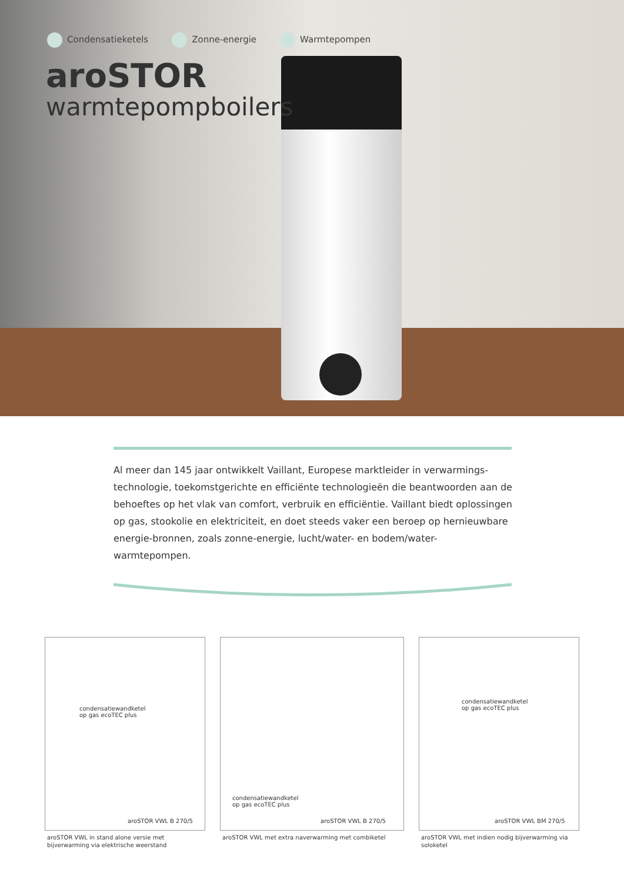Condensatieketels Zonne-energie Warmtepompen
aroSTOR
warmtepompboilers
Al meer dan 145 jaar ontwikkelt Vaillant, Europese marktleider in verwarmings-technologie, toekomstgerichte en efficiënte technologieën die beantwoorden aan de behoeftes op het vlak van comfort, verbruik en efficiëntie. Vaillant biedt oplossingen op gas, stookolie en elektriciteit, en doet steeds vaker een beroep op hernieuwbare energie-bronnen, zoals zonne-energie, lucht/water- en bodem/water-warmtepompen.
condensatiewandketel
op gas ecoTEC plus
aroSTOR VWL B 270/5
aroSTOR VWL in stand alone versie met bijverwarming via elektrische weerstand
condensatiewandketel
op gas ecoTEC plus
aroSTOR VWL B 270/5
aroSTOR VWL met extra naverwarming met combiketel
condensatiewandketel
op gas ecoTEC plus
aroSTOR VWL BM 270/5
aroSTOR VWL met indien nodig bijverwarming via soloketel